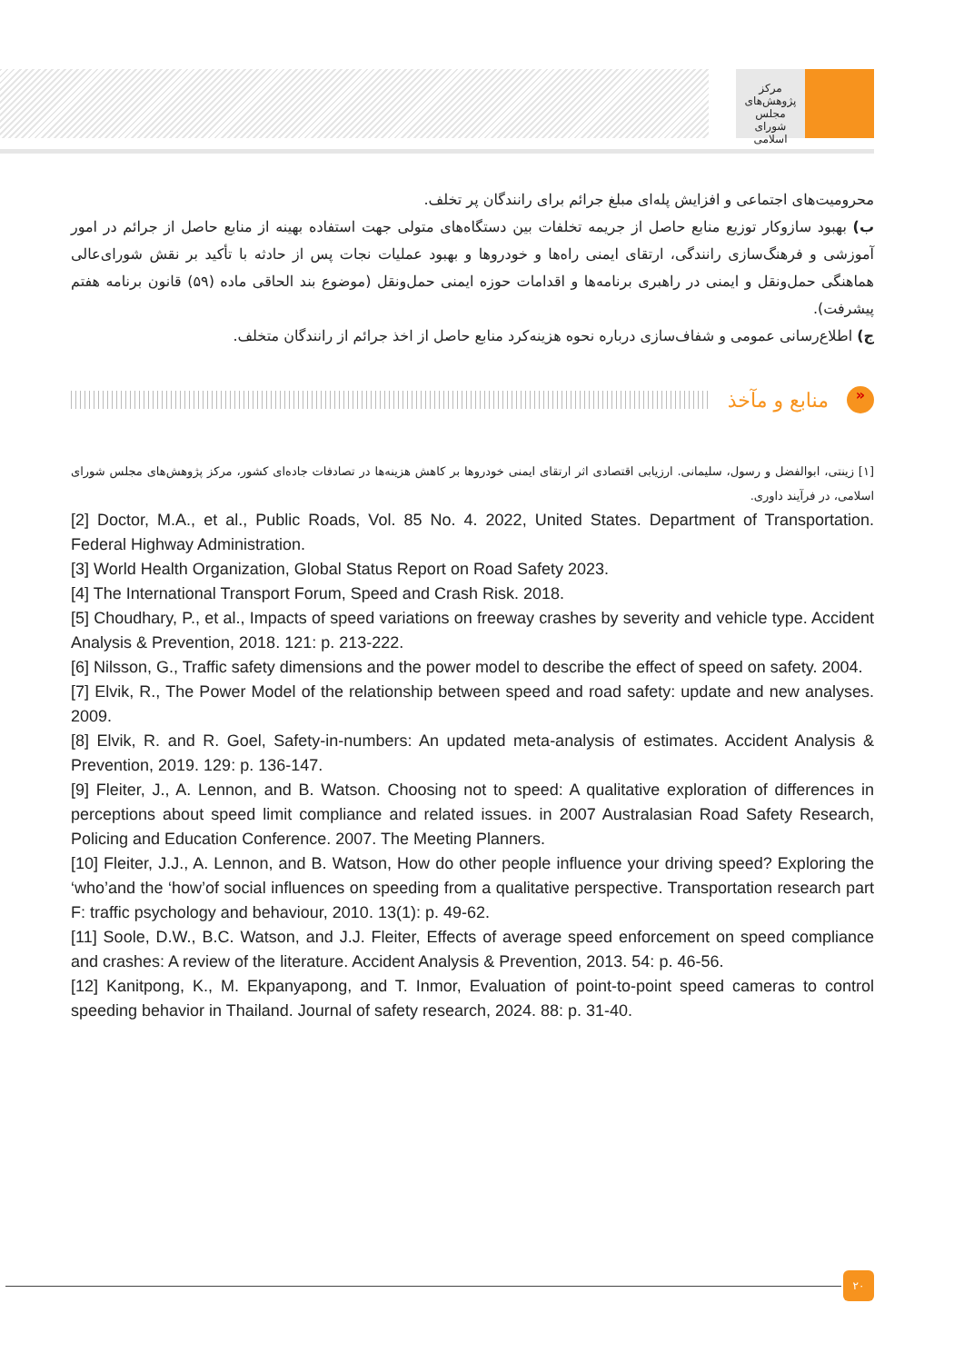مرکز پژوهش‌های
مجلس شورای اسلامی
محرومیت‌های اجتماعی و افزایش پله‌ای مبلغ جرائم برای رانندگان پر تخلف.
ب) بهبود سازوکار توزیع منابع حاصل از جریمه تخلفات بین دستگاه‌های متولی جهت استفاده بهینه از منابع حاصل از جرائم در امور آموزشی و فرهنگ‌سازی رانندگی، ارتقای ایمنی راه‌ها و خودروها و بهبود عملیات نجات پس از حادثه با تأکید بر نقش شورای‌عالی هماهنگی حمل‌ونقل و ایمنی در راهبری برنامه‌ها و اقدامات حوزه ایمنی حمل‌ونقل (موضوع بند الحاقی ماده (۵۹) قانون برنامه هفتم پیشرفت).
ج) اطلاع‌رسانی عمومی و شفاف‌سازی درباره نحوه هزینه‌کرد منابع حاصل از اخذ جرائم از رانندگان متخلف.
«
منابع و مآخذ
[۱] زینتی، ابوالفضل و رسول، سلیمانی. ارزیابی اقتصادی اثر ارتقای ایمنی خودروها بر کاهش هزینه‌ها در تصادفات جاده‌ای کشور، مرکز پژوهش‌های مجلس شورای اسلامی، در فرآیند داوری.
[2] Doctor, M.A., et al., Public Roads, Vol. 85 No. 4. 2022, United States. Department of Transportation. Federal Highway Administration.
[3] World Health Organization, Global Status Report on Road Safety 2023.
[4] The International Transport Forum, Speed and Crash Risk. 2018.
[5] Choudhary, P., et al., Impacts of speed variations on freeway crashes by severity and vehicle type. Accident Analysis & Prevention, 2018. 121: p. 213-222.
[6] Nilsson, G., Traffic safety dimensions and the power model to describe the effect of speed on safety. 2004.
[7] Elvik, R., The Power Model of the relationship between speed and road safety: update and new analyses. 2009.
[8] Elvik, R. and R. Goel, Safety-in-numbers: An updated meta-analysis of estimates. Accident Analysis & Prevention, 2019. 129: p. 136-147.
[9] Fleiter, J., A. Lennon, and B. Watson. Choosing not to speed: A qualitative exploration of differences in perceptions about speed limit compliance and related issues. in 2007 Australasian Road Safety Research, Policing and Education Conference. 2007. The Meeting Planners.
[10] Fleiter, J.J., A. Lennon, and B. Watson, How do other people influence your driving speed? Exploring the ‘who’and the ‘how’of social influences on speeding from a qualitative perspective. Transportation research part F: traffic psychology and behaviour, 2010. 13(1): p. 49-62.
[11] Soole, D.W., B.C. Watson, and J.J. Fleiter, Effects of average speed enforcement on speed compliance and crashes: A review of the literature. Accident Analysis & Prevention, 2013. 54: p. 46-56.
[12] Kanitpong, K., M. Ekpanyapong, and T. Inmor, Evaluation of point-to-point speed cameras to control speeding behavior in Thailand. Journal of safety research, 2024. 88: p. 31-40.
۲۰